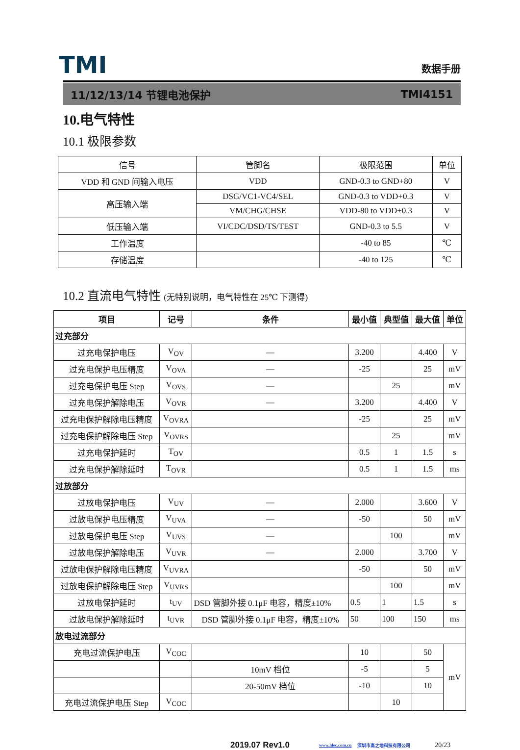TMI
数据手册
11/12/13/14 节锂电池保护 TMI4151
10.电气特性
10.1 极限参数
| 信号 | 管脚名 | 极限范围 | 单位 |
| VDD 和 GND 间输入电压 | VDD | GND-0.3 to GND+80 | V |
| 高压输入端 | DSG/VC1-VC4/SEL | GND-0.3 to VDD+0.3 | V |
| | VM/CHG/CHSE | VDD-80 to VDD+0.3 | V |
| 低压输入端 | VI/CDC/DSD/TS/TEST | GND-0.3 to 5.5 | V |
| 工作温度 | | -40 to 85 | ℃ |
| 存储温度 | | -40 to 125 | ℃ |
10.2 直流电气特性 (无特别说明，电气特性在 25℃ 下测得)
| 项目 | 记号 | 条件 | 最小值 | 典型值 | 最大值 | 单位 |
| --- | --- | --- | --- | --- | --- | --- |
| 过充部分 | | | | | | |
| 过充电保护电压 | V<sub>OV</sub> | — | 3.200 | | 4.400 | V |
| 过充电保护电压精度 | V<sub>OVA</sub> | — | -25 | | 25 | mV |
| 过充电保护电压 Step | V<sub>OVS</sub> | — | | 25 | | mV |
| 过充电保护解除电压 | V<sub>OVR</sub> | — | 3.200 | | 4.400 | V |
| 过充电保护解除电压精度 | V<sub>OVRA</sub> | | -25 | | 25 | mV |
| 过充电保护解除电压 Step | V<sub>OVRS</sub> | | | 25 | | mV |
| 过充电保护延时 | T<sub>OV</sub> | | 0.5 | 1 | 1.5 | s |
| 过充电保护解除延时 | T<sub>OVR</sub> | | 0.5 | 1 | 1.5 | ms |
| 过放部分 | | | | | | |
| 过放电保护电压 | V<sub>UV</sub> | — | 2.000 | | 3.600 | V |
| 过放电保护电压精度 | V<sub>UVA</sub> | — | -50 | | 50 | mV |
| 过放电保护电压 Step | V<sub>UVS</sub> | — | | 100 | | mV |
| 过放电保护解除电压 | V<sub>UVR</sub> | — | 2.000 | | 3.700 | V |
| 过放电保护解除电压精度 | V<sub>UVRA</sub> | | -50 | | 50 | mV |
| 过放电保护解除电压 Step | V<sub>UVRS</sub> | | | 100 | | mV |
| 过放电保护延时 | t<sub>UV</sub> | DSD 管脚外接 0.1μF 电容，精度±10% | 0.5 | 1 | 1.5 | s |
| 过放电保护解除延时 | t<sub>UVR</sub> | DSD 管脚外接 0.1μF 电容，精度±10% | 50 | 100 | 150 | ms |
| 放电过流部分 | | | | | | |
| 充电过流保护电压 | V<sub>COC</sub> | | 10 | | 50 | mV |
| | | 10mV 档位 | -5 | | 5 | |
| | | 20-50mV 档位 | -10 | | 10 | |
| 充电过流保护电压 Step | V<sub>COC</sub> | | | 10 | | |
2019.07 Rev1.0 www.hlec.com.cn 深圳市高之地科技有限公司 20/23